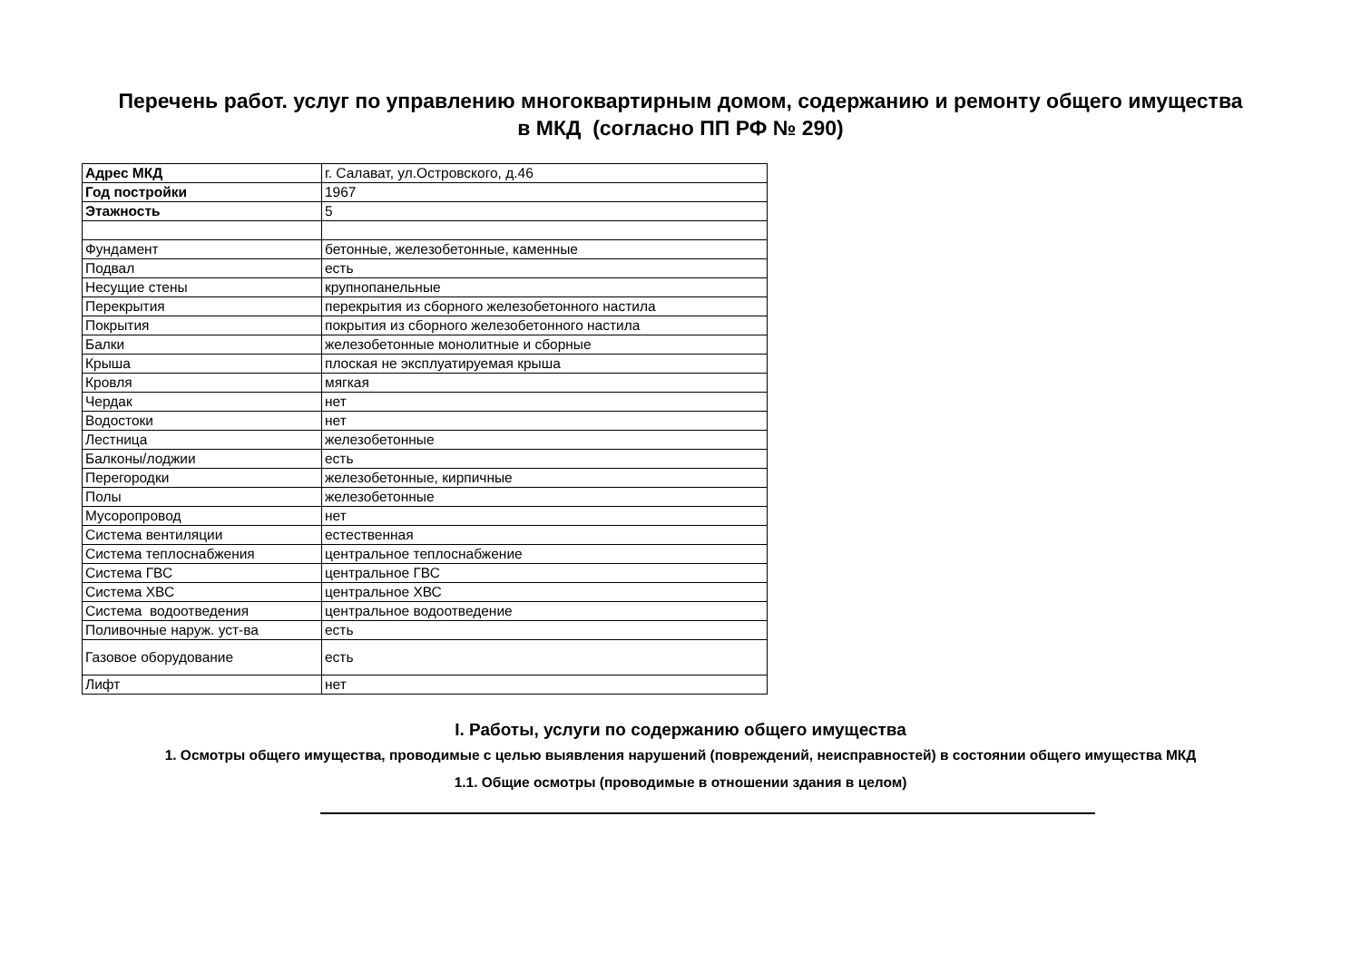Перечень работ. услуг по управлению многоквартирным домом, содержанию и ремонту общего имущества
в МКД (согласно ПП РФ № 290)
| Адрес МКД | г. Салават, ул.Островского, д.46 |
| Год постройки | 1967 |
| Этажность | 5 |
| Фундамент | бетонные, железобетонные, каменные |
| Подвал | есть |
| Несущие стены | крупнопанельные |
| Перекрытия | перекрытия из сборного железобетонного настила |
| Покрытия | покрытия из сборного железобетонного настила |
| Балки | железобетонные монолитные и сборные |
| Крыша | плоская не эксплуатируемая крыша |
| Кровля | мягкая |
| Чердак | нет |
| Водостоки | нет |
| Лестница | железобетонные |
| Балконы/лоджии | есть |
| Перегородки | железобетонные, кирпичные |
| Полы | железобетонные |
| Мусоропровод | нет |
| Система вентиляции | естественная |
| Система теплоснабжения | центральное теплоснабжение |
| Система ГВС | центральное ГВС |
| Система ХВС | центральное ХВС |
| Система водоотведения | центральное водоотведение |
| Поливочные наруж. уст-ва | есть |
| Газовое оборудование | есть |
| Лифт | нет |
I. Работы, услуги по содержанию общего имущества
1. Осмотры общего имущества, проводимые с целью выявления нарушений (повреждений, неисправностей) в состоянии общего имущества МКД
1.1. Общие осмотры (проводимые в отношении здания в целом)